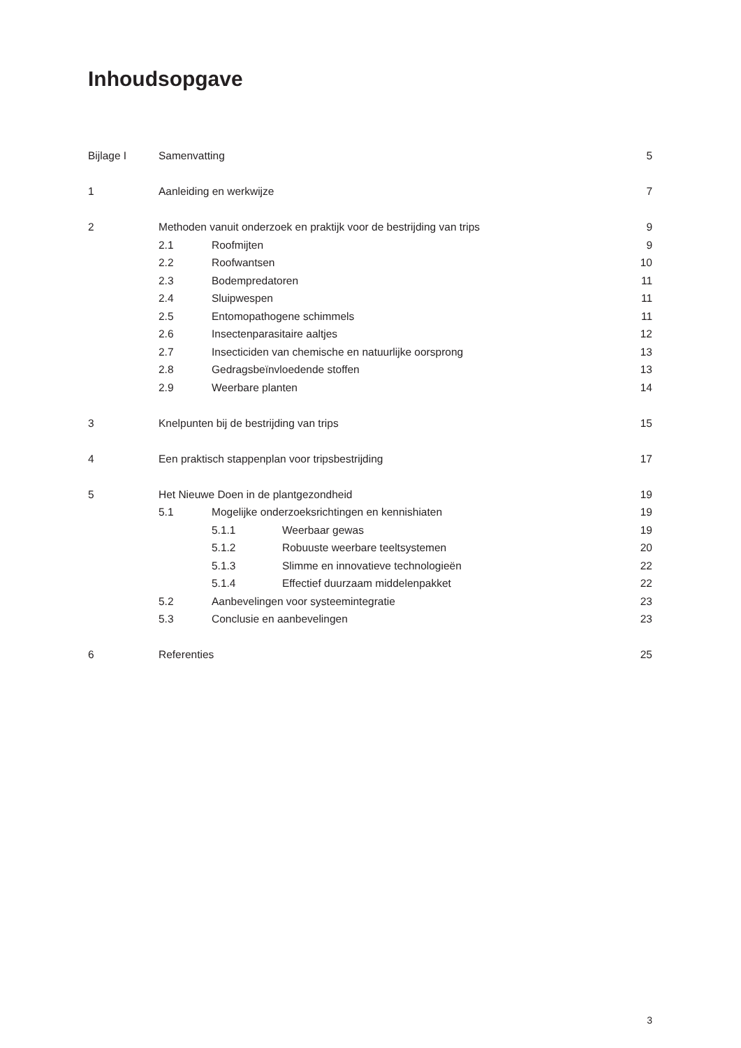Inhoudsopgave
Bijlage I Samenvatting 5
1 Aanleiding en werkwijze 7
2 Methoden vanuit onderzoek en praktijk voor de bestrijding van trips 9
2.1 Roofmijten 9
2.2 Roofwantsen 10
2.3 Bodempredatoren 11
2.4 Sluipwespen 11
2.5 Entomopathogene schimmels 11
2.6 Insectenparasitaire aaltjes 12
2.7 Insecticiden van chemische en natuurlijke oorsprong 13
2.8 Gedragsbeïnvloedende stoffen 13
2.9 Weerbare planten 14
3 Knelpunten bij de bestrijding van trips 15
4 Een praktisch stappenplan voor tripsbestrijding 17
5 Het Nieuwe Doen in de plantgezondheid 19
5.1 Mogelijke onderzoeksrichtingen en kennishiaten 19
5.1.1 Weerbaar gewas 19
5.1.2 Robuuste weerbare teeltsystemen 20
5.1.3 Slimme en innovatieve technologieën 22
5.1.4 Effectief duurzaam middelenpakket 22
5.2 Aanbevelingen voor systeemintegratie 23
5.3 Conclusie en aanbevelingen 23
6 Referenties 25
3